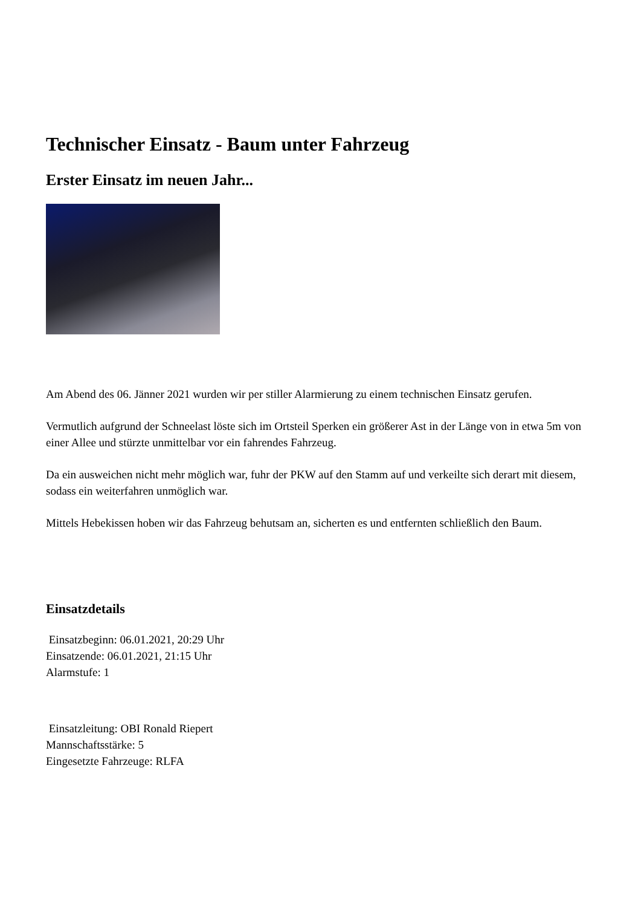Technischer Einsatz - Baum unter Fahrzeug
Erster Einsatz im neuen Jahr...
Am Abend des 06. Jänner 2021 wurden wir per stiller Alarmierung zu einem technischen Einsatz gerufen.
Vermutlich aufgrund der Schneelast löste sich im Ortsteil Sperken ein größerer Ast in der Länge von in etwa 5m von einer Allee und stürzte unmittelbar vor ein fahrendes Fahrzeug.
Da ein ausweichen nicht mehr möglich war, fuhr der PKW auf den Stamm auf und verkeilte sich derart mit diesem, sodass ein weiterfahren unmöglich war.
Mittels Hebekissen hoben wir das Fahrzeug behutsam an, sicherten es und entfernten schließlich den Baum.
Einsatzdetails
Einsatzbeginn: 06.01.2021, 20:29 Uhr
Einsatzende: 06.01.2021, 21:15 Uhr
Alarmstufe: 1
Einsatzleitung: OBI Ronald Riepert
Mannschaftsstärke: 5
Eingesetzte Fahrzeuge: RLFA